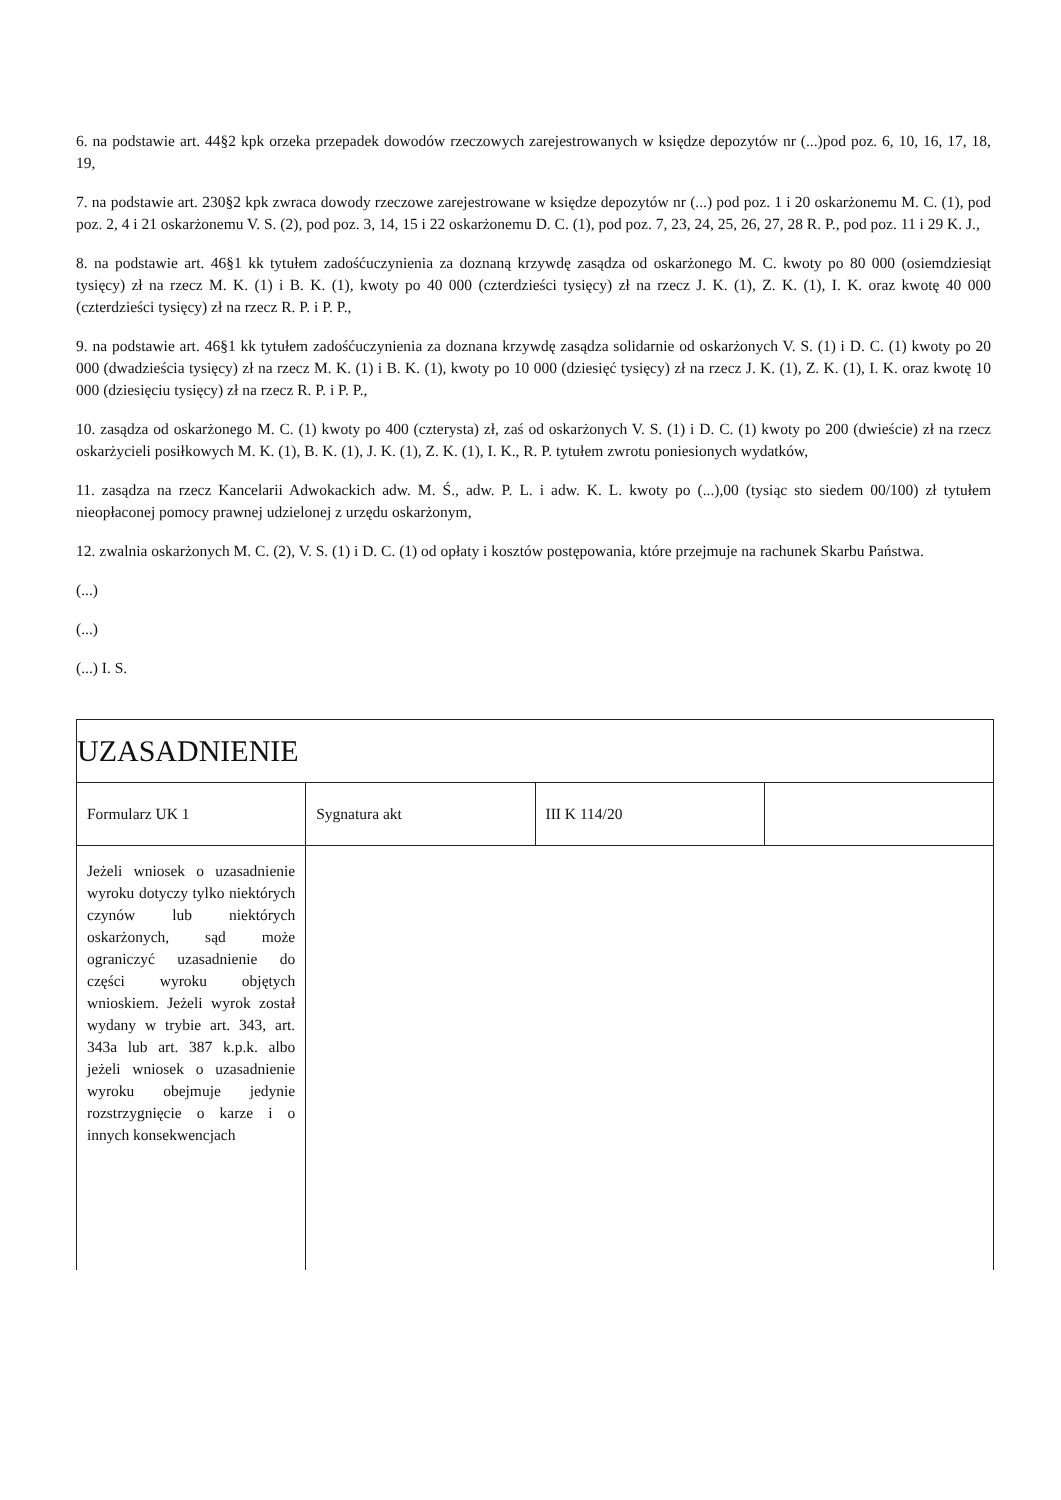6. na podstawie art. 44§2 kpk orzeka przepadek dowodów rzeczowych zarejestrowanych w księdze depozytów nr (...)pod poz. 6, 10, 16, 17, 18, 19,
7. na podstawie art. 230§2 kpk zwraca dowody rzeczowe zarejestrowane w księdze depozytów nr (...) pod poz. 1 i 20 oskarżonemu M. C. (1), pod poz. 2, 4 i 21 oskarżonemu V. S. (2), pod poz. 3, 14, 15 i 22 oskarżonemu D. C. (1), pod poz. 7, 23, 24, 25, 26, 27, 28 R. P., pod poz. 11 i 29 K. J.,
8. na podstawie art. 46§1 kk tytułem zadośćuczynienia za doznaną krzywdę zasądza od oskarżonego M. C. kwoty po 80 000 (osiemdziesiąt tysięcy) zł na rzecz M. K. (1) i B. K. (1), kwoty po 40 000 (czterdzieści tysięcy) zł na rzecz J. K. (1), Z. K. (1), I. K. oraz kwotę 40 000 (czterdzieści tysięcy) zł na rzecz R. P. i P. P.,
9. na podstawie art. 46§1 kk tytułem zadośćuczynienia za doznana krzywdę zasądza solidarnie od oskarżonych V. S. (1) i D. C. (1) kwoty po 20 000 (dwadzieścia tysięcy) zł na rzecz M. K. (1) i B. K. (1), kwoty po 10 000 (dziesięć tysięcy) zł na rzecz J. K. (1), Z. K. (1), I. K. oraz kwotę 10 000 (dziesięciu tysięcy) zł na rzecz R. P. i P. P.,
10. zasądza od oskarżonego M. C. (1) kwoty po 400 (czterysta) zł, zaś od oskarżonych V. S. (1) i D. C. (1) kwoty po 200 (dwieście) zł na rzecz oskarżycieli posiłkowych M. K. (1), B. K. (1), J. K. (1), Z. K. (1), I. K., R. P. tytułem zwrotu poniesionych wydatków,
11. zasądza na rzecz Kancelarii Adwokackich adw. M. Ś., adw. P. L. i adw. K. L. kwoty po (...),00 (tysiąc sto siedem 00/100) zł tytułem nieopłaconej pomocy prawnej udzielonej z urzędu oskarżonym,
12. zwalnia oskarżonych M. C. (2), V. S. (1) i D. C. (1) od opłaty i kosztów postępowania, które przejmuje na rachunek Skarbu Państwa.
(...)
(...)
(...) I. S.
| UZASADNIENIE | | | |
| Formularz UK 1 | Sygnatura akt | III K 114/20 | |
| Jeżeli wniosek o uzasadnienie wyroku dotyczy tylko niektórych czynów lub niektórych oskarżonych, sąd może ograniczyć uzasadnienie do części wyroku objętych wnioskiem. Jeżeli wyrok został wydany w trybie art. 343, art. 343a lub art. 387 k.p.k. albo jeżeli wniosek o uzasadnienie wyroku obejmuje jedynie rozstrzygnięcie o karze i o innych konsekwencjach | | | |